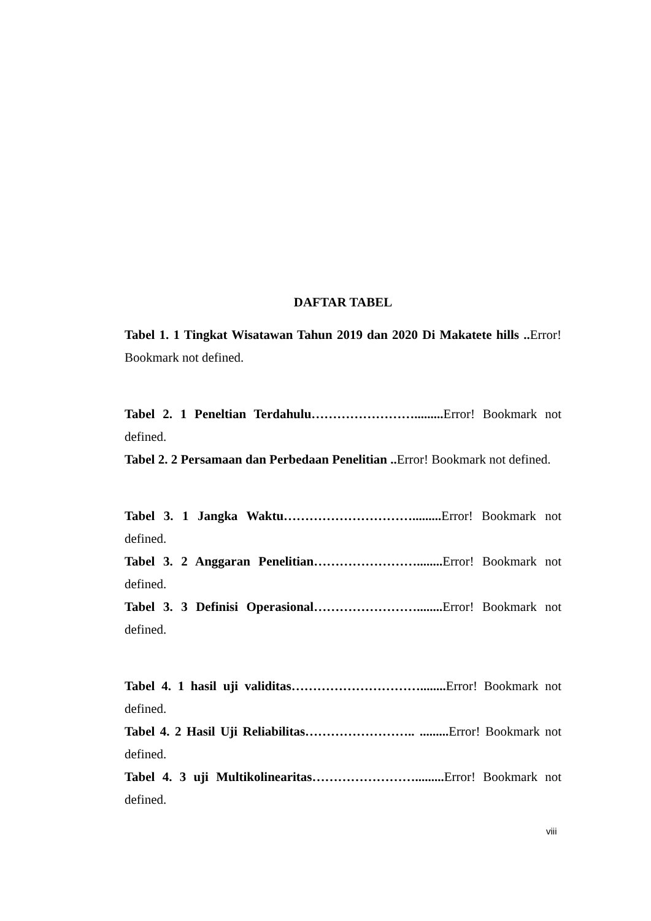DAFTAR TABEL
Tabel 1. 1 Tingkat Wisatawan Tahun 2019 dan 2020 Di Makatete hills .. Error! Bookmark not defined.
Tabel 2. 1 Peneltian Terdahulu……………………......... Error! Bookmark not defined.
Tabel 2. 2 Persamaan dan Perbedaan Penelitian .. Error! Bookmark not defined.
Tabel 3. 1 Jangka Waktu…………………………......... Error! Bookmark not defined.
Tabel 3. 2 Anggaran Penelitian……………………........ Error! Bookmark not defined.
Tabel 3. 3 Definisi Operasional……………………........ Error! Bookmark not defined.
Tabel 4. 1 hasil uji validitas…………………………........ Error! Bookmark not defined.
Tabel 4. 2 Hasil Uji Reliabilitas…………………….. ......... Error! Bookmark not defined.
Tabel 4. 3 uji Multikolinearitas……………………......... Error! Bookmark not defined.
viii